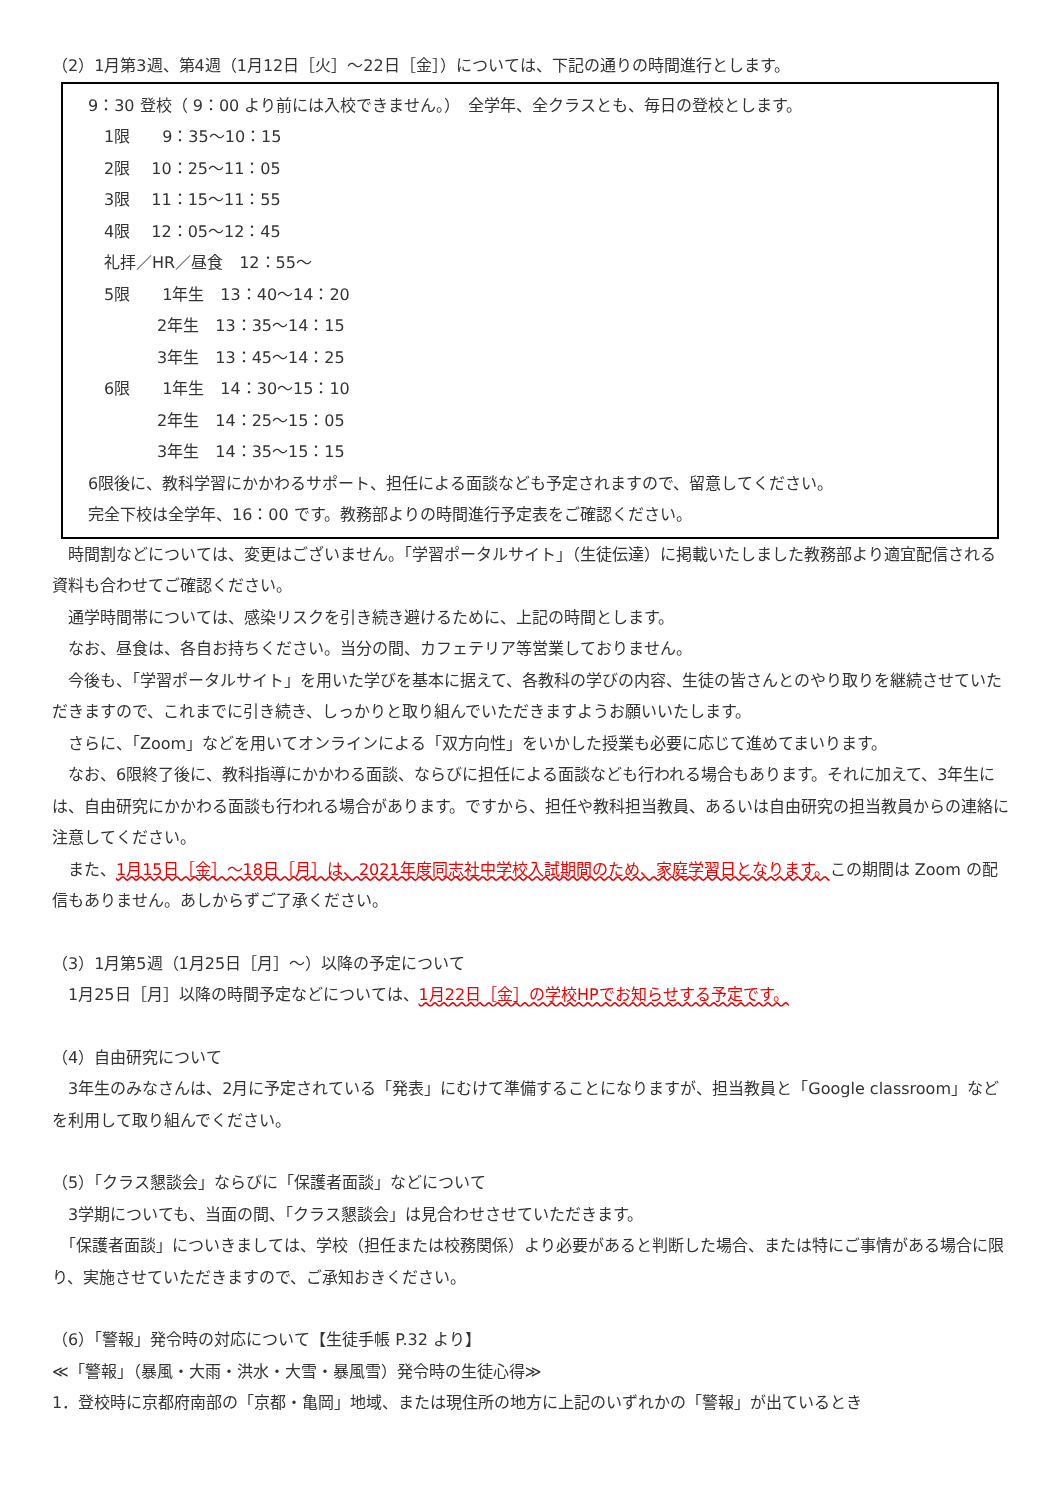（2）1月第3週、第4週（1月12日［火］～22日［金］）については、下記の通りの時間進行とします。
9：30 登校（ 9：00 より前には入校できません。）　全学年、全クラスとも、毎日の登校とします。
　1限　　9：35～10：15
　2限　 10：25～11：05
　3限　 11：15～11：55
　4限　 12：05～12：45
　礼拝／HR／昼食　12：55～
　5限　　1年生　13：40～14：20
　　　　 2年生　13：35～14：15
　　　　 3年生　13：45～14：25
　6限　　1年生　14：30～15：10
　　　　 2年生　14：25～15：05
　　　　 3年生　14：35～15：15
6限後に、教科学習にかかわるサポート、担任による面談なども予定されますので、留意してください。
完全下校は全学年、16：00 です。教務部よりの時間進行予定表をご確認ください。
　時間割などについては、変更はございません。「学習ポータルサイト」（生徒伝達）に掲載いたしました教務部より適宜配信される資料も合わせてご確認ください。
　通学時間帯については、感染リスクを引き続き避けるために、上記の時間とします。
　なお、昼食は、各自お持ちください。当分の間、カフェテリア等営業しておりません。
　今後も、「学習ポータルサイト」を用いた学びを基本に据えて、各教科の学びの内容、生徒の皆さんとのやり取りを継続させていただきますので、これまでに引き続き、しっかりと取り組んでいただきますようお願いいたします。
　さらに、「Zoom」などを用いてオンラインによる「双方向性」をいかした授業も必要に応じて進めてまいります。
　なお、6限終了後に、教科指導にかかわる面談、ならびに担任による面談なども行われる場合もあります。それに加えて、3年生には、自由研究にかかわる面談も行われる場合があります。ですから、担任や教科担当教員、あるいは自由研究の担当教員からの連絡に注意してください。
　また、1月15日［金］～18日［月］は、2021年度同志社中学校入試期間のため、家庭学習日となります。この期間は Zoom の配信もありません。あしからずご了承ください。
（3）1月第5週（1月25日［月］～）以降の予定について
　1月25日［月］以降の時間予定などについては、1月22日［金］の学校HPでお知らせする予定です。
（4）自由研究について
　3年生のみなさんは、2月に予定されている「発表」にむけて準備することになりますが、担当教員と「Google classroom」などを利用して取り組んでください。
（5）「クラス懇談会」ならびに「保護者面談」などについて
　3学期についても、当面の間、「クラス懇談会」は見合わせさせていただきます。
　「保護者面談」についきましては、学校（担任または校務関係）より必要があると判断した場合、または特にご事情がある場合に限り、実施させていただきますので、ご承知おきください。
（6）「警報」発令時の対応について【生徒手帳 P.32 より】
≪「警報」（暴風・大雨・洪水・大雪・暴風雪）発令時の生徒心得≫
1．登校時に京都府南部の「京都・亀岡」地域、または現住所の地方に上記のいずれかの「警報」が出ているとき